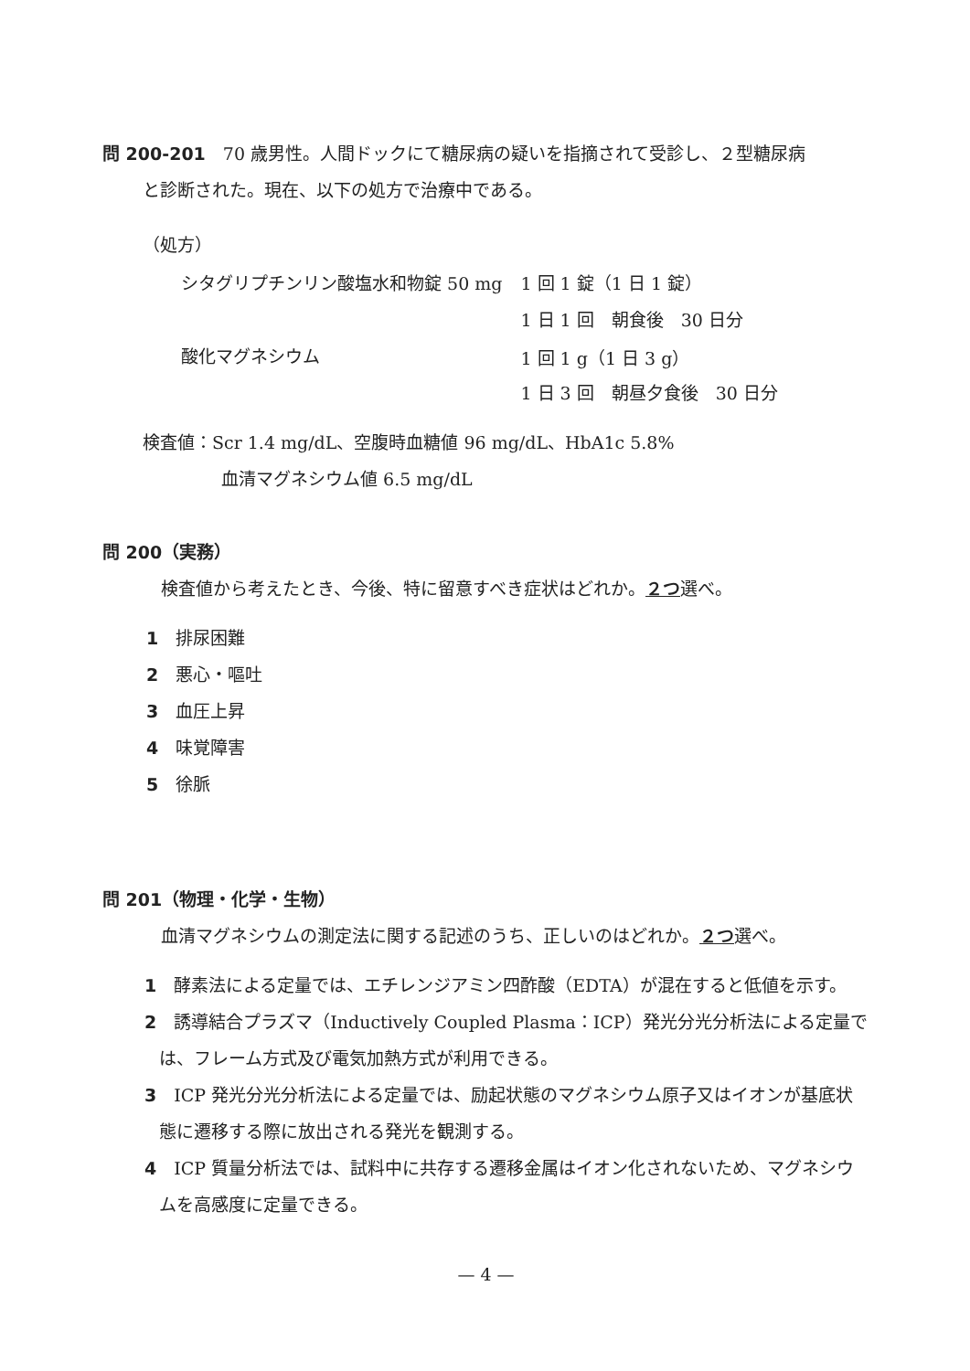問 200-201　70 歳男性。人間ドックにて糖尿病の疑いを指摘されて受診し、２型糖尿病
と診断された。現在、以下の処方で治療中である。
（処方）
| シタグリプチンリン酸塩水和物錠 50 mg | 1 回 1 錠（1 日 1 錠） |
| | 1 日 1 回 朝食後 30 日分 |
| 酸化マグネシウム | 1 回 1 g（1 日 3 g） |
| | 1 日 3 回 朝昼夕食後 30 日分 |
検査値：Scr 1.4 mg/dL、空腹時血糖値 96 mg/dL、HbA1c 5.8%
血清マグネシウム値 6.5 mg/dL
問 200（実務）
検査値から考えたとき、今後、特に留意すべき症状はどれか。２つ選べ。
1　排尿困難
2　悪心・嘔吐
3　血圧上昇
4　味覚障害
5　徐脈
問 201（物理・化学・生物）
血清マグネシウムの測定法に関する記述のうち、正しいのはどれか。２つ選べ。
1　酵素法による定量では、エチレンジアミン四酢酸（EDTA）が混在すると低値を示す。
2　誘導結合プラズマ（Inductively Coupled Plasma：ICP）発光分光分析法による定量では、フレーム方式及び電気加熱方式が利用できる。
3　ICP 発光分光分析法による定量では、励起状態のマグネシウム原子又はイオンが基底状態に遷移する際に放出される発光を観測する。
4　ICP 質量分析法では、試料中に共存する遷移金属はイオン化されないため、マグネシウムを高感度に定量できる。
— 4 —